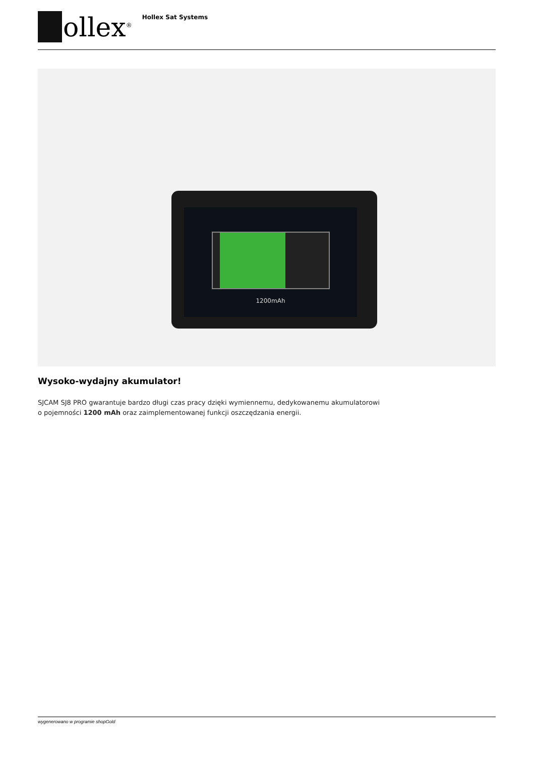ollex<sup>®</sup> Hollex Sat Systems
1200mAh
Wysoko-wydajny akumulator!
SJCAM SJ8 PRO gwarantuje bardzo długi czas pracy dzięki wymiennemu, dedykowanemu akumulatorowi
o pojemności 1200 mAh oraz zaimplementowanej funkcji oszczędzania energii.
wygenerowano w programie shopGold